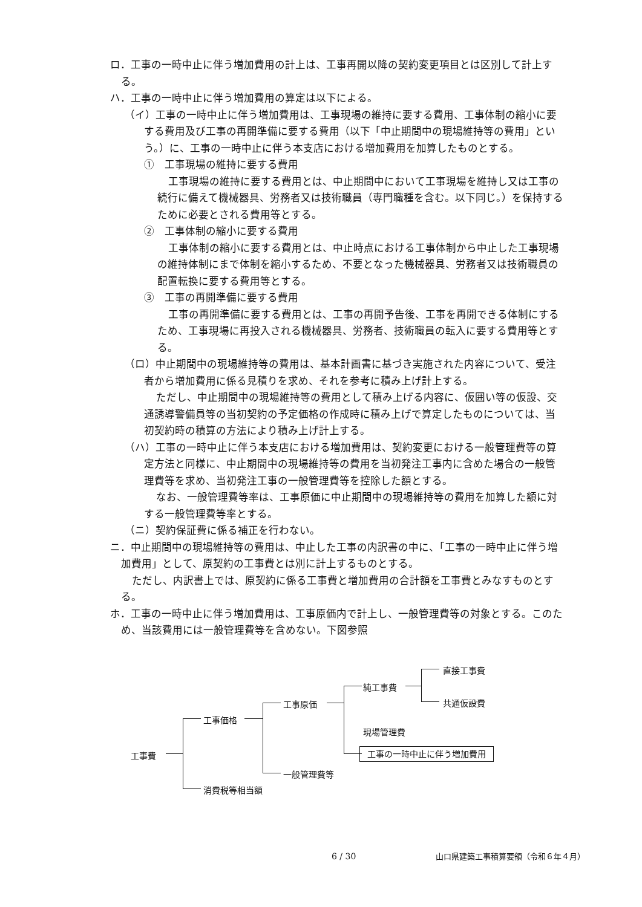ロ．工事の一時中止に伴う増加費用の計上は、工事再開以降の契約変更項目とは区別して計上する。
ハ．工事の一時中止に伴う増加費用の算定は以下による。
（イ）工事の一時中止に伴う増加費用は、工事現場の維持に要する費用、工事体制の縮小に要する費用及び工事の再開準備に要する費用（以下「中止期間中の現場維持等の費用」という。）に、工事の一時中止に伴う本支店における増加費用を加算したものとする。
①　工事現場の維持に要する費用
工事現場の維持に要する費用とは、中止期間中において工事現場を維持し又は工事の続行に備えて機械器具、労務者又は技術職員（専門職種を含む。以下同じ。）を保持するために必要とされる費用等とする。
②　工事体制の縮小に要する費用
工事体制の縮小に要する費用とは、中止時点における工事体制から中止した工事現場の維持体制にまで体制を縮小するため、不要となった機械器具、労務者又は技術職員の配置転換に要する費用等とする。
③　工事の再開準備に要する費用
工事の再開準備に要する費用とは、工事の再開予告後、工事を再開できる体制にするため、工事現場に再投入される機械器具、労務者、技術職員の転入に要する費用等とする。
（ロ）中止期間中の現場維持等の費用は、基本計画書に基づき実施された内容について、受注者から増加費用に係る見積りを求め、それを参考に積み上げ計上する。
ただし、中止期間中の現場維持等の費用として積み上げる内容に、仮囲い等の仮設、交通誘導警備員等の当初契約の予定価格の作成時に積み上げで算定したものについては、当初契約時の積算の方法により積み上げ計上する。
（ハ）工事の一時中止に伴う本支店における増加費用は、契約変更における一般管理費等の算定方法と同様に、中止期間中の現場維持等の費用を当初発注工事内に含めた場合の一般管理費等を求め、当初発注工事の一般管理費等を控除した額とする。
なお、一般管理費等率は、工事原価に中止期間中の現場維持等の費用を加算した額に対する一般管理費等率とする。
（ニ）契約保証費に係る補正を行わない。
ニ．中止期間中の現場維持等の費用は、中止した工事の内訳書の中に、「工事の一時中止に伴う増加費用」として、原契約の工事費とは別に計上するものとする。
ただし、内訳書上では、原契約に係る工事費と増加費用の合計額を工事費とみなすものとする。
ホ．工事の一時中止に伴う増加費用は、工事原価内で計上し、一般管理費等の対象とする。このため、当該費用には一般管理費等を含めない。下図参照
工事費
工事価格
消費税等相当額
工事原価
一般管理費等
純工事費
現場管理費
工事の一時中止に伴う増加費用
直接工事費
共通仮設費
6 / 30
山口県建築工事積算要領（令和６年４月）